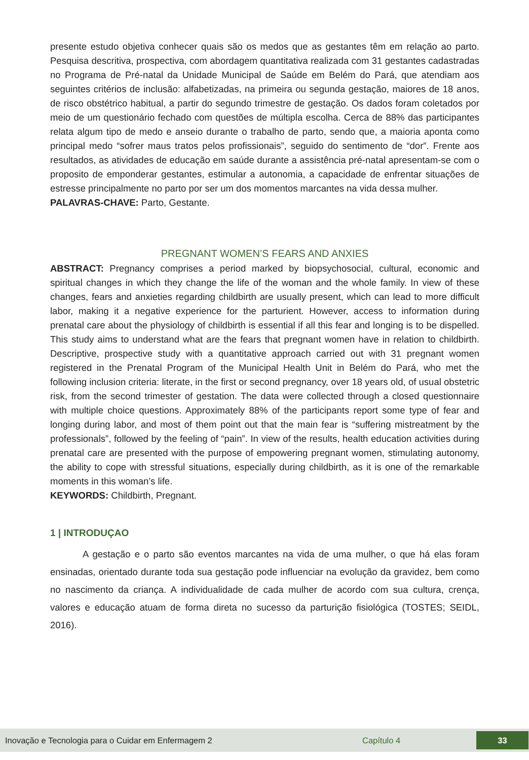presente estudo objetiva conhecer quais são os medos que as gestantes têm em relação ao parto. Pesquisa descritiva, prospectiva, com abordagem quantitativa realizada com 31 gestantes cadastradas no Programa de Pré-natal da Unidade Municipal de Saúde em Belém do Pará, que atendiam aos seguintes critérios de inclusão: alfabetizadas, na primeira ou segunda gestação, maiores de 18 anos, de risco obstétrico habitual, a partir do segundo trimestre de gestação. Os dados foram coletados por meio de um questionário fechado com questões de múltipla escolha. Cerca de 88% das participantes relata algum tipo de medo e anseio durante o trabalho de parto, sendo que, a maioria aponta como principal medo “sofrer maus tratos pelos profissionais”, seguido do sentimento de “dor”. Frente aos resultados, as atividades de educação em saúde durante a assistência pré-natal apresentam-se com o proposito de emponderar gestantes, estimular a autonomia, a capacidade de enfrentar situações de estresse principalmente no parto por ser um dos momentos marcantes na vida dessa mulher.
PALAVRAS-CHAVE: Parto, Gestante.
PREGNANT WOMEN’S FEARS AND ANXIES
ABSTRACT: Pregnancy comprises a period marked by biopsychosocial, cultural, economic and spiritual changes in which they change the life of the woman and the whole family. In view of these changes, fears and anxieties regarding childbirth are usually present, which can lead to more difficult labor, making it a negative experience for the parturient. However, access to information during prenatal care about the physiology of childbirth is essential if all this fear and longing is to be dispelled. This study aims to understand what are the fears that pregnant women have in relation to childbirth. Descriptive, prospective study with a quantitative approach carried out with 31 pregnant women registered in the Prenatal Program of the Municipal Health Unit in Belém do Pará, who met the following inclusion criteria: literate, in the first or second pregnancy, over 18 years old, of usual obstetric risk, from the second trimester of gestation. The data were collected through a closed questionnaire with multiple choice questions. Approximately 88% of the participants report some type of fear and longing during labor, and most of them point out that the main fear is “suffering mistreatment by the professionals”, followed by the feeling of “pain”. In view of the results, health education activities during prenatal care are presented with the purpose of empowering pregnant women, stimulating autonomy, the ability to cope with stressful situations, especially during childbirth, as it is one of the remarkable moments in this woman’s life.
KEYWORDS: Childbirth, Pregnant.
1 | INTRODUÇAO
A gestação e o parto são eventos marcantes na vida de uma mulher, o que há elas foram ensinadas, orientado durante toda sua gestação pode influenciar na evolução da gravidez, bem como no nascimento da criança. A individualidade de cada mulher de acordo com sua cultura, crença, valores e educação atuam de forma direta no sucesso da parturição fisiológica (TOSTES; SEIDL, 2016).
Inovação e Tecnologia para o Cuidar em Enfermagem 2 Capítulo 4 33